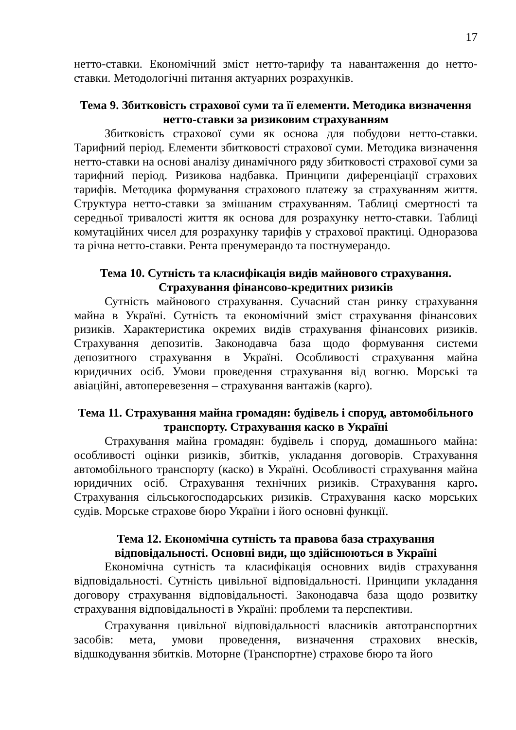17
нетто-ставки. Економічний зміст нетто-тарифу та навантаження до нетто-ставки. Методологічні питання актуарних розрахунків.
Тема 9. Збитковість страхової суми та її елементи. Методика визначення нетто-ставки за ризиковим страхуванням
Збитковість страхової суми як основа для побудови нетто-ставки. Тарифний період. Елементи збитковості страхової суми. Методика визначення нетто-ставки на основі аналізу динамічного ряду збитковості страхової суми за тарифний період. Ризикова надбавка. Принципи диференціації страхових тарифів. Методика формування страхового платежу за страхуванням життя. Структура нетто-ставки за змішаним страхуванням. Таблиці смертності та середньої тривалості життя як основа для розрахунку нетто-ставки. Таблиці комутаційних чисел для розрахунку тарифів у страхової практиці. Одноразова та річна нетто-ставки. Рента пренумерандо та постнумерандо.
Тема 10. Сутність та класифікація видів майнового страхування. Страхування фінансово-кредитних ризиків
Сутність майнового страхування. Сучасний стан ринку страхування майна в Україні. Сутність та економічний зміст страхування фінансових ризиків. Характеристика окремих видів страхування фінансових ризиків. Страхування депозитів. Законодавча база щодо формування системи депозитного страхування в Україні. Особливості страхування майна юридичних осіб. Умови проведення страхування від вогню. Морські та авіаційні, автоперевезення – страхування вантажів (карго).
Тема 11. Страхування майна громадян: будівель і споруд, автомобільного транспорту. Страхування каско в Україні
Страхування майна громадян: будівель і споруд, домашнього майна: особливості оцінки ризиків, збитків, укладання договорів. Страхування автомобільного транспорту (каско) в Україні. Особливості страхування майна юридичних осіб. Страхування технічних ризиків. Страхування карго. Страхування сільськогосподарських ризиків. Страхування каско морських судів. Морське страхове бюро України і його основні функції.
Тема 12. Економічна сутність та правова база страхування відповідальності. Основні види, що здійснюються в Україні
Економічна сутність та класифікація основних видів страхування відповідальності. Сутність цивільної відповідальності. Принципи укладання договору страхування відповідальності. Законодавча база щодо розвитку страхування відповідальності в Україні: проблеми та перспективи.
Страхування цивільної відповідальності власників автотранспортних засобів: мета, умови проведення, визначення страхових внесків, відшкодування збитків. Моторне (Транспортне) страхове бюро та його